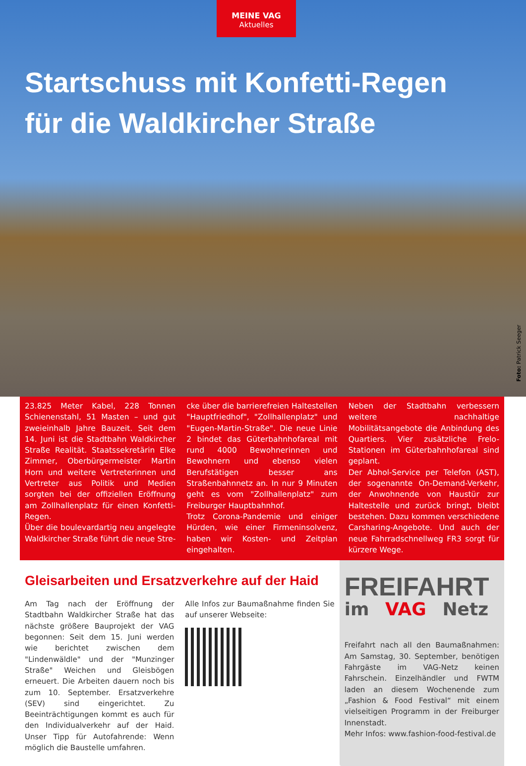MEINE VAG
Aktuelles
Startschuss mit Konfetti-Regen
für die Waldkircher Straße
Foto: Patrick Seeger
23.825 Meter Kabel, 228 Tonnen Schienenstahl, 51 Masten – und gut zweieinhalb Jahre Bauzeit. Seit dem 14. Juni ist die Stadtbahn Waldkircher Straße Realität. Staatssekretärin Elke Zimmer, Oberbürgermeister Martin Horn und weitere Vertreterinnen und Vertreter aus Politik und Medien sorgten bei der offiziellen Eröffnung am Zollhallenplatz für einen Konfetti-Regen.
Über die boulevardartig neu angelegte Waldkircher Straße führt die neue Stre-
cke über die barrierefreien Haltestellen "Hauptfriedhof", "Zollhallenplatz" und "Eugen-Martin-Straße". Die neue Linie 2 bindet das Güterbahnhofareal mit rund 4000 Bewohnerinnen und Bewohnern und ebenso vielen Berufstätigen besser ans Straßenbahnnetz an. In nur 9 Minuten geht es vom "Zollhallenplatz" zum Freiburger Hauptbahnhof.
Trotz Corona-Pandemie und einiger Hürden, wie einer Firmeninsolvenz, haben wir Kosten- und Zeitplan eingehalten.
Neben der Stadtbahn verbessern weitere nachhaltige Mobilitätsangebote die Anbindung des Quartiers. Vier zusätzliche Frelo-Stationen im Güterbahnhofareal sind geplant.
Der Abhol-Service per Telefon (AST), der sogenannte On-Demand-Verkehr, der Anwohnende von Haustür zur Haltestelle und zurück bringt, bleibt bestehen. Dazu kommen verschiedene Carsharing-Angebote. Und auch der neue Fahrradschnellweg FR3 sorgt für kürzere Wege.
Gleisarbeiten und Ersatzverkehre auf der Haid
Am Tag nach der Eröffnung der Stadtbahn Waldkircher Straße hat das nächste größere Bauprojekt der VAG begonnen: Seit dem 15. Juni werden wie berichtet zwischen dem "Lindenwäldle" und der "Munzinger Straße" Weichen und Gleisbögen erneuert. Die Arbeiten dauern noch bis zum 10. September. Ersatzverkehre (SEV) sind eingerichtet. Zu Beeinträchtigungen kommt es auch für den Individualverkehr auf der Haid. Unser Tipp für Autofahrende: Wenn möglich die Baustelle umfahren.
Alle Infos zur Baumaßnahme finden Sie auf unserer Webseite:
FREIFAHRT
im VAG Netz
Freifahrt nach all den Baumaßnahmen: Am Samstag, 30. September, benötigen Fahrgäste im VAG-Netz keinen Fahrschein. Einzelhändler und FWTM laden an diesem Wochenende zum „Fashion & Food Festival“ mit einem vielseitigen Programm in der Freiburger Innenstadt.
Mehr Infos: www.fashion-food-festival.de